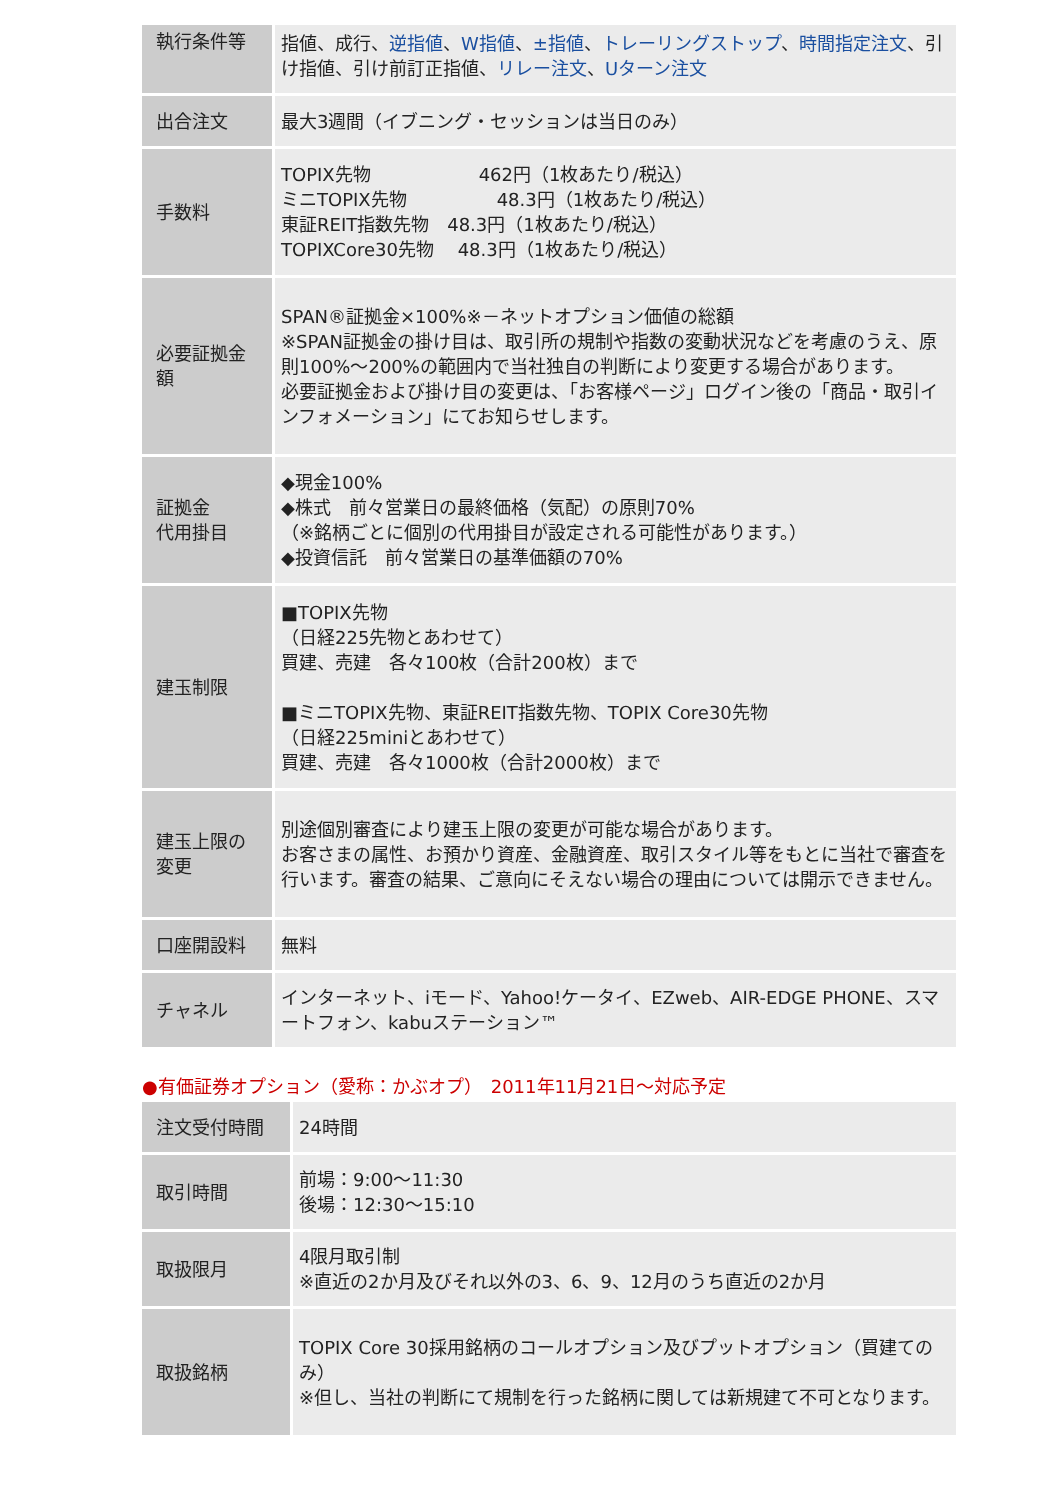| 執行条件等 | 指値、成行、 逆指値 、 W指値 、 ±指値 、 トレーリングストップ 、 時間指定注文 、引け指値、引け前訂正指値、 リレー注文 、 Uターン注文 |
| 出合注文 | 最大3週間（イブニング・セッションは当日のみ） |
| 手数料 | TOPIX先物 462円（1枚あたり/税込） ミニTOPIX先物 48.3円（1枚あたり/税込） 東証REIT指数先物 48.3円（1枚あたり/税込） TOPIXCore30先物 48.3円（1枚あたり/税込） |
| 必要証拠金額 | SPAN®証拠金×100%※－ネットオプション価値の総額 ※SPAN証拠金の掛け目は、取引所の規制や指数の変動状況などを考慮のうえ、原則100%～200%の範囲内で当社独自の判断により変更する場合があります。 必要証拠金および掛け目の変更は、「お客様ページ」ログイン後の「商品・取引インフォメーション」にてお知らせします。 |
| 証拠金 代用掛目 | ◆現金100% ◆株式 前々営業日の最終価格（気配）の原則70% （※銘柄ごとに個別の代用掛目が設定される可能性があります。） ◆投資信託 前々営業日の基準価額の70% |
| 建玉制限 | ■TOPIX先物 （日経225先物とあわせて） 買建、売建 各々100枚（合計200枚）まで ■ミニTOPIX先物、東証REIT指数先物、TOPIX Core30先物 （日経225miniとあわせて） 買建、売建 各々1000枚（合計2000枚）まで |
| 建玉上限の変更 | 別途個別審査により建玉上限の変更が可能な場合があります。 お客さまの属性、お預かり資産、金融資産、取引スタイル等をもとに当社で審査を行います。審査の結果、ご意向にそえない場合の理由については開示できません。 |
| 口座開設料 | 無料 |
| チャネル | インターネット、iモード、Yahoo!ケータイ、EZweb、AIR-EDGE PHONE、スマートフォン、kabuステーション™ |
●有価証券オプション（愛称：かぶオプ）　2011年11月21日～対応予定
| 注文受付時間 | 24時間 |
| 取引時間 | 前場：9:00～11:30 後場：12:30～15:10 |
| 取扱限月 | 4限月取引制 ※直近の2か月及びそれ以外の3、6、9、12月のうち直近の2か月 |
| 取扱銘柄 | TOPIX Core 30採用銘柄のコールオプション及びプットオプション（買建てのみ） ※但し、当社の判断にて規制を行った銘柄に関しては新規建て不可となります。 |